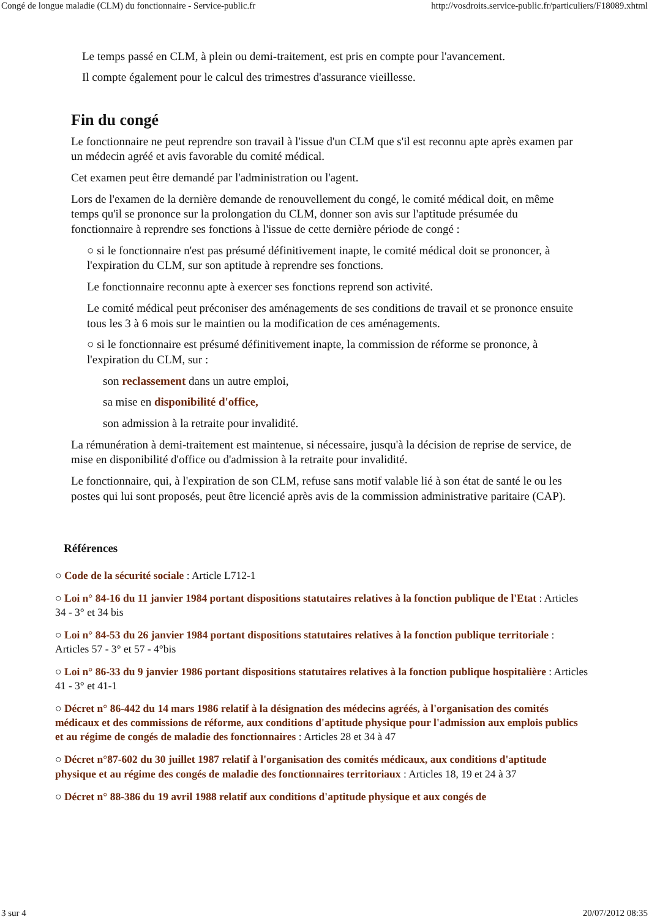Congé de longue maladie (CLM) du fonctionnaire - Service-public.fr http://vosdroits.service-public.fr/particuliers/F18089.xhtml
Le temps passé en CLM, à plein ou demi-traitement, est pris en compte pour l'avancement.
Il compte également pour le calcul des trimestres d'assurance vieillesse.
Fin du congé
Le fonctionnaire ne peut reprendre son travail à l'issue d'un CLM que s'il est reconnu apte après examen par un médecin agréé et avis favorable du comité médical.
Cet examen peut être demandé par l'administration ou l'agent.
Lors de l'examen de la dernière demande de renouvellement du congé, le comité médical doit, en même temps qu'il se prononce sur la prolongation du CLM, donner son avis sur l'aptitude présumée du fonctionnaire à reprendre ses fonctions à l'issue de cette dernière période de congé :
○ si le fonctionnaire n'est pas présumé définitivement inapte, le comité médical doit se prononcer, à l'expiration du CLM, sur son aptitude à reprendre ses fonctions.
Le fonctionnaire reconnu apte à exercer ses fonctions reprend son activité.
Le comité médical peut préconiser des aménagements de ses conditions de travail et se prononce ensuite tous les 3 à 6 mois sur le maintien ou la modification de ces aménagements.
○ si le fonctionnaire est présumé définitivement inapte, la commission de réforme se prononce, à l'expiration du CLM, sur :
son reclassement dans un autre emploi,
sa mise en disponibilité d'office,
son admission à la retraite pour invalidité.
La rémunération à demi-traitement est maintenue, si nécessaire, jusqu'à la décision de reprise de service, de mise en disponibilité d'office ou d'admission à la retraite pour invalidité.
Le fonctionnaire, qui, à l'expiration de son CLM, refuse sans motif valable lié à son état de santé le ou les postes qui lui sont proposés, peut être licencié après avis de la commission administrative paritaire (CAP).
Références
○ Code de la sécurité sociale : Article L712-1
○ Loi n° 84-16 du 11 janvier 1984 portant dispositions statutaires relatives à la fonction publique de l'Etat : Articles 34 - 3° et 34 bis
○ Loi n° 84-53 du 26 janvier 1984 portant dispositions statutaires relatives à la fonction publique territoriale : Articles 57 - 3° et 57 - 4°bis
○ Loi n° 86-33 du 9 janvier 1986 portant dispositions statutaires relatives à la fonction publique hospitalière : Articles 41 - 3° et 41-1
○ Décret n° 86-442 du 14 mars 1986 relatif à la désignation des médecins agréés, à l'organisation des comités médicaux et des commissions de réforme, aux conditions d'aptitude physique pour l'admission aux emplois publics et au régime de congés de maladie des fonctionnaires : Articles 28 et 34 à 47
○ Décret n°87-602 du 30 juillet 1987 relatif à l'organisation des comités médicaux, aux conditions d'aptitude physique et au régime des congés de maladie des fonctionnaires territoriaux : Articles 18, 19 et 24 à 37
○ Décret n° 88-386 du 19 avril 1988 relatif aux conditions d'aptitude physique et aux congés de
3 sur 4 20/07/2012 08:35